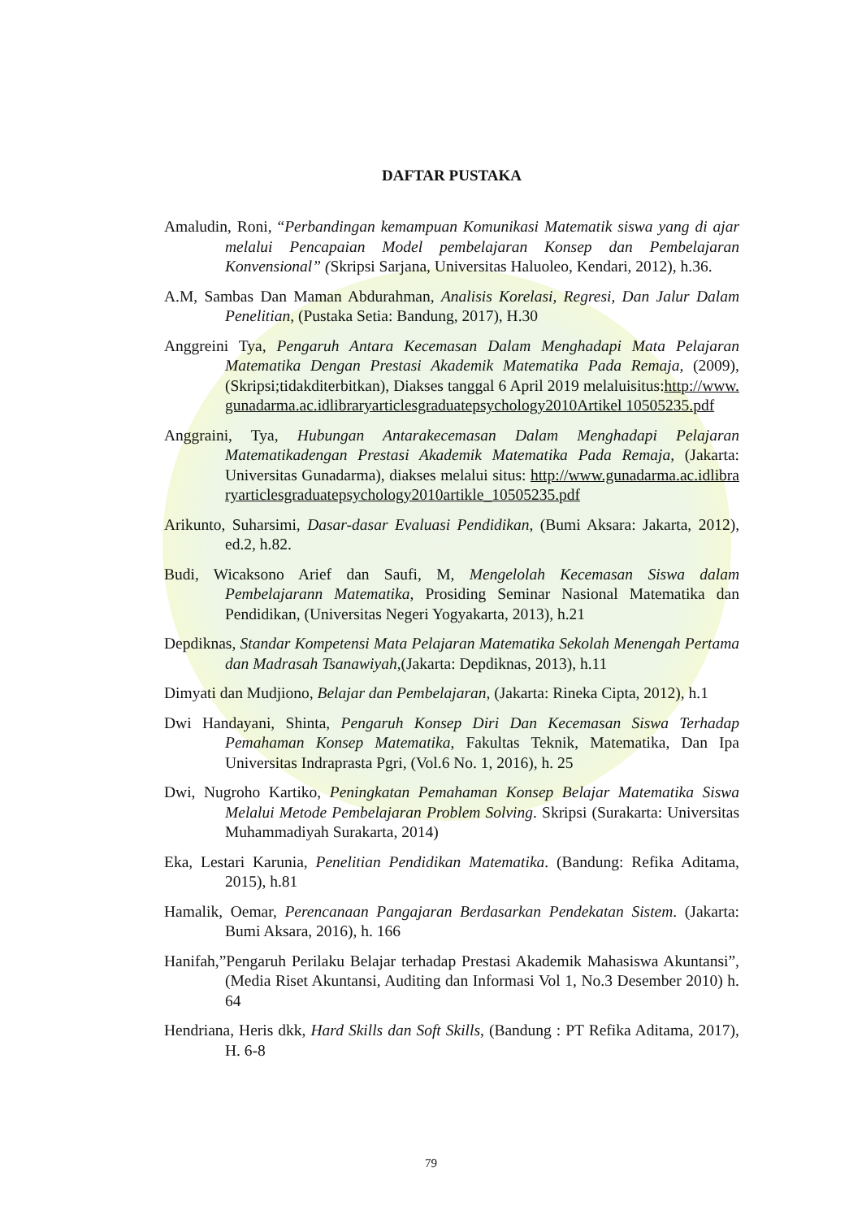DAFTAR PUSTAKA
Amaludin, Roni, “Perbandingan kemampuan Komunikasi Matematik siswa yang di ajar melalui Pencapaian Model pembelajaran Konsep dan Pembelajaran Konvensional” (Skripsi Sarjana, Universitas Haluoleo, Kendari, 2012), h.36.
A.M, Sambas Dan Maman Abdurahman, Analisis Korelasi, Regresi, Dan Jalur Dalam Penelitian, (Pustaka Setia: Bandung, 2017), H.30
Anggreini Tya, Pengaruh Antara Kecemasan Dalam Menghadapi Mata Pelajaran Matematika Dengan Prestasi Akademik Matematika Pada Remaja, (2009), (Skripsi;tidakditerbitkan), Diakses tanggal 6 April 2019 melaluisitus:http://www.gunadarma.ac.idlibraryarticlesgraduatepsychology2010Artikel 10505235.pdf
Anggraini, Tya, Hubungan Antarakecemasan Dalam Menghadapi Pelajaran Matematikadengan Prestasi Akademik Matematika Pada Remaja, (Jakarta: Universitas Gunadarma), diakses melalui situs: http://www.gunadarma.ac.idlibraryarticlesgraduatepsychology2010artikle_10505235.pdf
Arikunto, Suharsimi, Dasar-dasar Evaluasi Pendidikan, (Bumi Aksara: Jakarta, 2012), ed.2, h.82.
Budi, Wicaksono Arief dan Saufi, M, Mengelolah Kecemasan Siswa dalam Pembelajarann Matematika, Prosiding Seminar Nasional Matematika dan Pendidikan, (Universitas Negeri Yogyakarta, 2013), h.21
Depdiknas, Standar Kompetensi Mata Pelajaran Matematika Sekolah Menengah Pertama dan Madrasah Tsanawiyah,(Jakarta: Depdiknas, 2013), h.11
Dimyati dan Mudjiono, Belajar dan Pembelajaran, (Jakarta: Rineka Cipta, 2012), h.1
Dwi Handayani, Shinta, Pengaruh Konsep Diri Dan Kecemasan Siswa Terhadap Pemahaman Konsep Matematika, Fakultas Teknik, Matematika, Dan Ipa Universitas Indraprasta Pgri, (Vol.6 No. 1, 2016), h. 25
Dwi, Nugroho Kartiko, Peningkatan Pemahaman Konsep Belajar Matematika Siswa Melalui Metode Pembelajaran Problem Solving. Skripsi (Surakarta: Universitas Muhammadiyah Surakarta, 2014)
Eka, Lestari Karunia, Penelitian Pendidikan Matematika. (Bandung: Refika Aditama, 2015), h.81
Hamalik, Oemar, Perencanaan Pangajaran Berdasarkan Pendekatan Sistem. (Jakarta: Bumi Aksara, 2016), h. 166
Hanifah,”Pengaruh Perilaku Belajar terhadap Prestasi Akademik Mahasiswa Akuntansi”, (Media Riset Akuntansi, Auditing dan Informasi Vol 1, No.3 Desember 2010) h. 64
Hendriana, Heris dkk, Hard Skills dan Soft Skills, (Bandung : PT Refika Aditama, 2017), H. 6-8
79